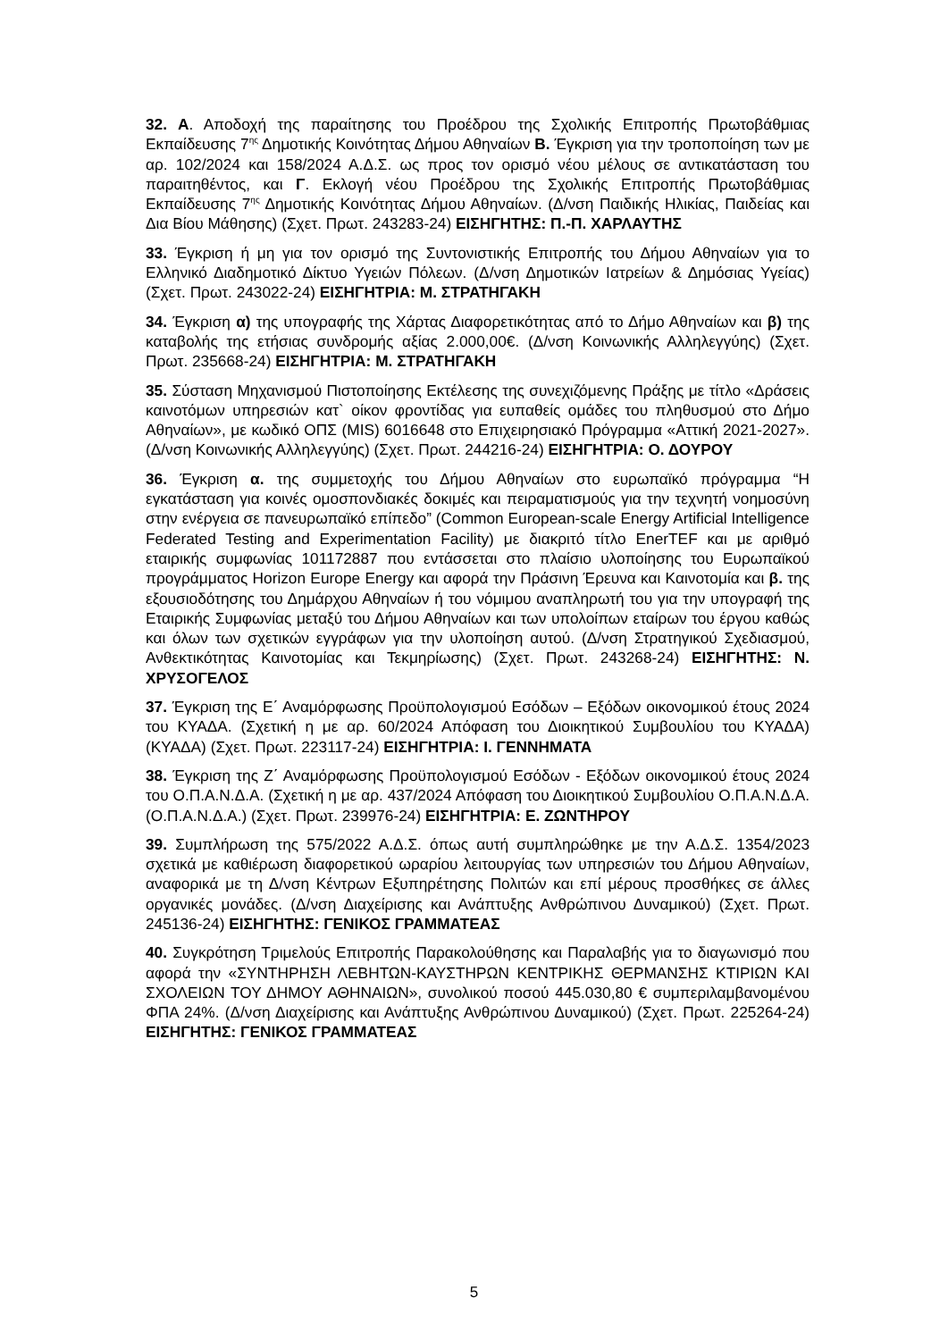32. Α. Αποδοχή της παραίτησης του Προέδρου της Σχολικής Επιτροπής Πρωτοβάθμιας Εκπαίδευσης 7<sup>ης</sup> Δημοτικής Κοινότητας Δήμου Αθηναίων Β. Έγκριση για την τροποποίηση των με αρ. 102/2024 και 158/2024 Α.Δ.Σ. ως προς τον ορισμό νέου μέλους σε αντικατάσταση του παραιτηθέντος, και Γ. Εκλογή νέου Προέδρου της Σχολικής Επιτροπής Πρωτοβάθμιας Εκπαίδευσης 7<sup>ης</sup> Δημοτικής Κοινότητας Δήμου Αθηναίων. (Δ/νση Παιδικής Ηλικίας, Παιδείας και Δια Βίου Μάθησης) (Σχετ. Πρωτ. 243283-24) ΕΙΣΗΓΗΤΗΣ: Π.-Π. ΧΑΡΛΑΥΤΗΣ
33. Έγκριση ή μη για τον ορισμό της Συντονιστικής Επιτροπής του Δήμου Αθηναίων για το Ελληνικό Διαδημοτικό Δίκτυο Υγειών Πόλεων. (Δ/νση Δημοτικών Ιατρείων & Δημόσιας Υγείας) (Σχετ. Πρωτ. 243022-24) ΕΙΣΗΓΗΤΡΙΑ: Μ. ΣΤΡΑΤΗΓΑΚΗ
34. Έγκριση α) της υπογραφής της Χάρτας Διαφορετικότητας από το Δήμο Αθηναίων και β) της καταβολής της ετήσιας συνδρομής αξίας 2.000,00€. (Δ/νση Κοινωνικής Αλληλεγγύης) (Σχετ. Πρωτ. 235668-24) ΕΙΣΗΓΗΤΡΙΑ: Μ. ΣΤΡΑΤΗΓΑΚΗ
35. Σύσταση Μηχανισμού Πιστοποίησης Εκτέλεσης της συνεχιζόμενης Πράξης με τίτλο «Δράσεις καινοτόμων υπηρεσιών κατ` οίκον φροντίδας για ευπαθείς ομάδες του πληθυσμού στο Δήμο Αθηναίων», με κωδικό ΟΠΣ (MIS) 6016648 στο Επιχειρησιακό Πρόγραμμα «Αττική 2021-2027». (Δ/νση Κοινωνικής Αλληλεγγύης) (Σχετ. Πρωτ. 244216-24) ΕΙΣΗΓΗΤΡΙΑ: Ο. ΔΟΥΡΟΥ
36. Έγκριση α. της συμμετοχής του Δήμου Αθηναίων στο ευρωπαϊκό πρόγραμμα “Η εγκατάσταση για κοινές ομοσπονδιακές δοκιμές και πειραματισμούς για την τεχνητή νοημοσύνη στην ενέργεια σε πανευρωπαϊκό επίπεδο” (Common European-scale Energy Artificial Intelligence Federated Testing and Experimentation Facility) με διακριτό τίτλο EnerTEF και με αριθμό εταιρικής συμφωνίας 101172887 που εντάσσεται στο πλαίσιο υλοποίησης του Ευρωπαϊκού προγράμματος Horizon Europe Energy και αφορά την Πράσινη Έρευνα και Καινοτομία και β. της εξουσιοδότησης του Δημάρχου Αθηναίων ή του νόμιμου αναπληρωτή του για την υπογραφή της Εταιρικής Συμφωνίας μεταξύ του Δήμου Αθηναίων και των υπολοίπων εταίρων του έργου καθώς και όλων των σχετικών εγγράφων για την υλοποίηση αυτού. (Δ/νση Στρατηγικού Σχεδιασμού, Ανθεκτικότητας Καινοτομίας και Τεκμηρίωσης) (Σχετ. Πρωτ. 243268-24) ΕΙΣΗΓΗΤΗΣ: Ν. ΧΡΥΣΟΓΕΛΟΣ
37. Έγκριση της Ε΄ Αναμόρφωσης Προϋπολογισμού Εσόδων – Εξόδων οικονομικού έτους 2024 του ΚΥΑΔΑ. (Σχετική η με αρ. 60/2024 Απόφαση του Διοικητικού Συμβουλίου του ΚΥΑΔΑ) (ΚΥΑΔΑ) (Σχετ. Πρωτ. 223117-24) ΕΙΣΗΓΗΤΡΙΑ: Ι. ΓΕΝΝΗΜΑΤΑ
38. Έγκριση της Ζ΄ Αναμόρφωσης Προϋπολογισμού Εσόδων - Εξόδων οικονομικού έτους 2024 του Ο.Π.Α.Ν.Δ.Α. (Σχετική η με αρ. 437/2024 Απόφαση του Διοικητικού Συμβουλίου Ο.Π.Α.Ν.Δ.Α. (Ο.Π.Α.Ν.Δ.Α.) (Σχετ. Πρωτ. 239976-24) ΕΙΣΗΓΗΤΡΙΑ: Ε. ΖΩΝΤΗΡΟΥ
39. Συμπλήρωση της 575/2022 Α.Δ.Σ. όπως αυτή συμπληρώθηκε με την Α.Δ.Σ. 1354/2023 σχετικά με καθιέρωση διαφορετικού ωραρίου λειτουργίας των υπηρεσιών του Δήμου Αθηναίων, αναφορικά με τη Δ/νση Κέντρων Εξυπηρέτησης Πολιτών και επί μέρους προσθήκες σε άλλες οργανικές μονάδες. (Δ/νση Διαχείρισης και Ανάπτυξης Ανθρώπινου Δυναμικού) (Σχετ. Πρωτ. 245136-24) ΕΙΣΗΓΗΤΗΣ: ΓΕΝΙΚΟΣ ΓΡΑΜΜΑΤΕΑΣ
40. Συγκρότηση Τριμελούς Επιτροπής Παρακολούθησης και Παραλαβής για το διαγωνισμό που αφορά την «ΣΥΝΤΗΡΗΣΗ ΛΕΒΗΤΩΝ-ΚΑΥΣΤΗΡΩΝ ΚΕΝΤΡΙΚΗΣ ΘΕΡΜΑΝΣΗΣ ΚΤΙΡΙΩΝ ΚΑΙ ΣΧΟΛΕΙΩΝ ΤΟΥ ΔΗΜΟΥ ΑΘΗΝΑΙΩΝ», συνολικού ποσού 445.030,80 € συμπεριλαμβανομένου ΦΠΑ 24%. (Δ/νση Διαχείρισης και Ανάπτυξης Ανθρώπινου Δυναμικού) (Σχετ. Πρωτ. 225264-24) ΕΙΣΗΓΗΤΗΣ: ΓΕΝΙΚΟΣ ΓΡΑΜΜΑΤΕΑΣ
5